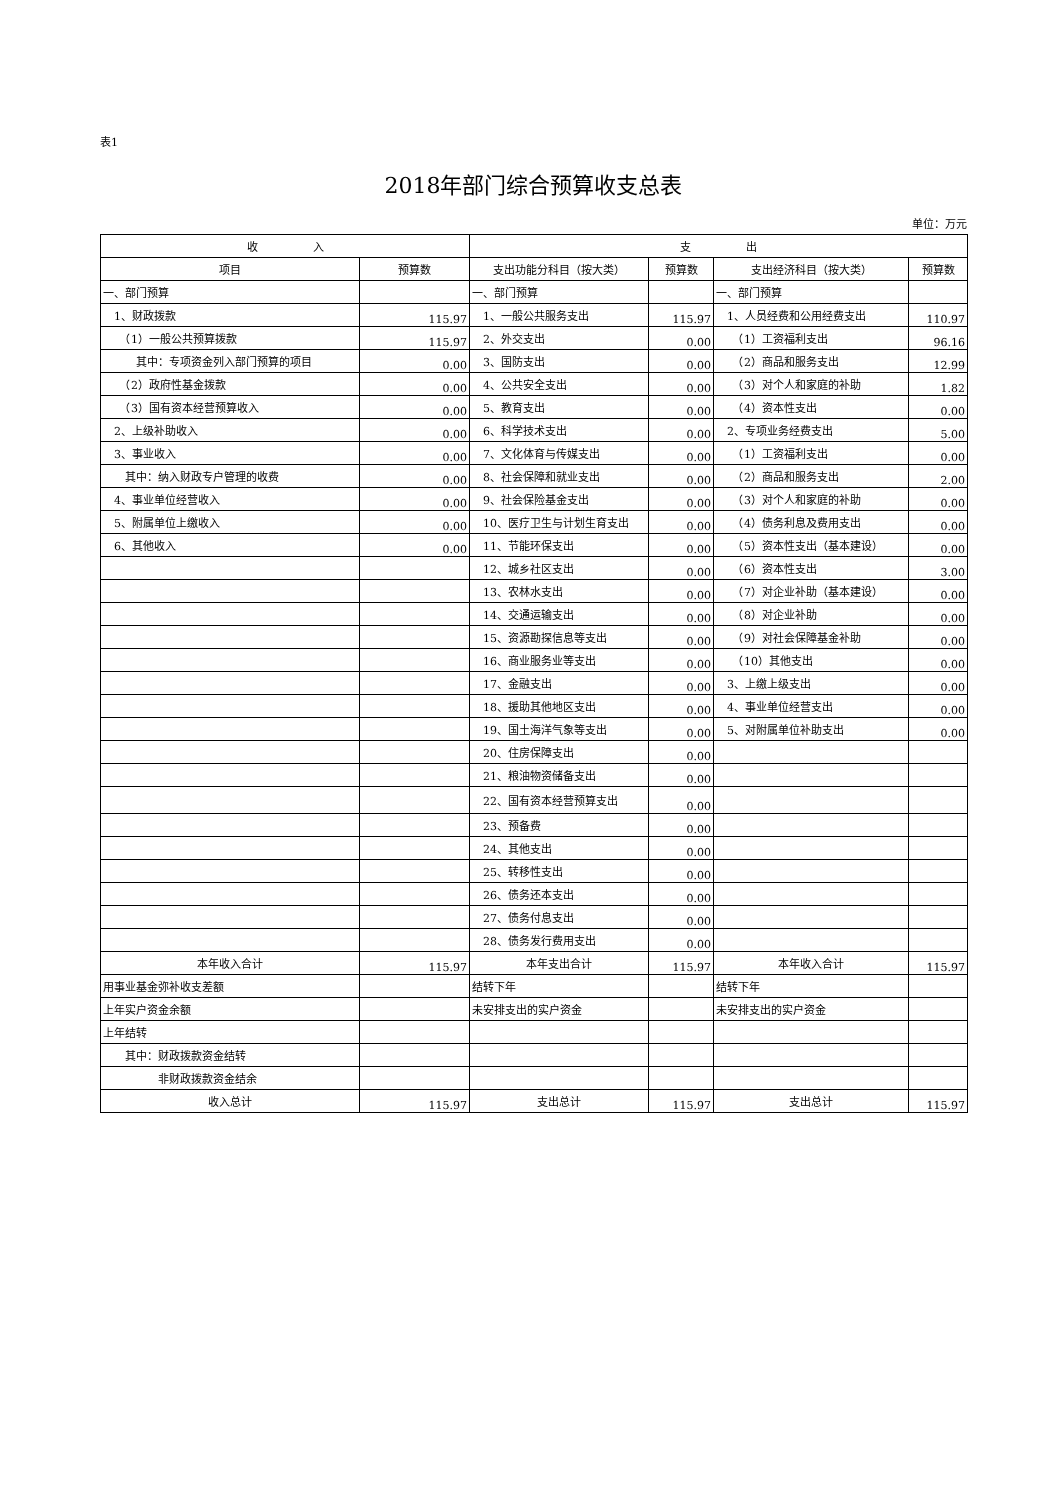表1
2018年部门综合预算收支总表
单位：万元
| 收 入 | | 支 出 | | | |
| --- | --- | --- | --- | --- | --- |
| 项目 | 预算数 | 支出功能分科目（按大类） | 预算数 | 支出经济科目（按大类） | 预算数 |
| 一、部门预算 | | 一、部门预算 | | 一、部门预算 | |
| 1、财政拨款 | 115.97 | 1、一般公共服务支出 | 115.97 | 1、人员经费和公用经费支出 | 110.97 |
| （1）一般公共预算拨款 | 115.97 | 2、外交支出 | 0.00 | （1）工资福利支出 | 96.16 |
| 其中：专项资金列入部门预算的项目 | 0.00 | 3、国防支出 | 0.00 | （2）商品和服务支出 | 12.99 |
| （2）政府性基金拨款 | 0.00 | 4、公共安全支出 | 0.00 | （3）对个人和家庭的补助 | 1.82 |
| （3）国有资本经营预算收入 | 0.00 | 5、教育支出 | 0.00 | （4）资本性支出 | 0.00 |
| 2、上级补助收入 | 0.00 | 6、科学技术支出 | 0.00 | 2、专项业务经费支出 | 5.00 |
| 3、事业收入 | 0.00 | 7、文化体育与传媒支出 | 0.00 | （1）工资福利支出 | 0.00 |
| 其中：纳入财政专户管理的收费 | 0.00 | 8、社会保障和就业支出 | 0.00 | （2）商品和服务支出 | 2.00 |
| 4、事业单位经营收入 | 0.00 | 9、社会保险基金支出 | 0.00 | （3）对个人和家庭的补助 | 0.00 |
| 5、附属单位上缴收入 | 0.00 | 10、医疗卫生与计划生育支出 | 0.00 | （4）债务利息及费用支出 | 0.00 |
| 6、其他收入 | 0.00 | 11、节能环保支出 | 0.00 | （5）资本性支出（基本建设） | 0.00 |
| | | 12、城乡社区支出 | 0.00 | （6）资本性支出 | 3.00 |
| | | 13、农林水支出 | 0.00 | （7）对企业补助（基本建设） | 0.00 |
| | | 14、交通运输支出 | 0.00 | （8）对企业补助 | 0.00 |
| | | 15、资源勘探信息等支出 | 0.00 | （9）对社会保障基金补助 | 0.00 |
| | | 16、商业服务业等支出 | 0.00 | （10）其他支出 | 0.00 |
| | | 17、金融支出 | 0.00 | 3、上缴上级支出 | 0.00 |
| | | 18、援助其他地区支出 | 0.00 | 4、事业单位经营支出 | 0.00 |
| | | 19、国土海洋气象等支出 | 0.00 | 5、对附属单位补助支出 | 0.00 |
| | | 20、住房保障支出 | 0.00 | | |
| | | 21、粮油物资储备支出 | 0.00 | | |
| | | 22、国有资本经营预算支出 | 0.00 | | |
| | | 23、预备费 | 0.00 | | |
| | | 24、其他支出 | 0.00 | | |
| | | 25、转移性支出 | 0.00 | | |
| | | 26、债务还本支出 | 0.00 | | |
| | | 27、债务付息支出 | 0.00 | | |
| | | 28、债务发行费用支出 | 0.00 | | |
| 本年收入合计 | 115.97 | 本年支出合计 | 115.97 | 本年收入合计 | 115.97 |
| 用事业基金弥补收支差额 | | 结转下年 | | 结转下年 | |
| 上年实户资金余额 | | 未安排支出的实户资金 | | 未安排支出的实户资金 | |
| 上年结转 | | | | | |
| 其中：财政拨款资金结转 | | | | | |
| 非财政拨款资金结余 | | | | | |
| 收入总计 | 115.97 | 支出总计 | 115.97 | 支出总计 | 115.97 |